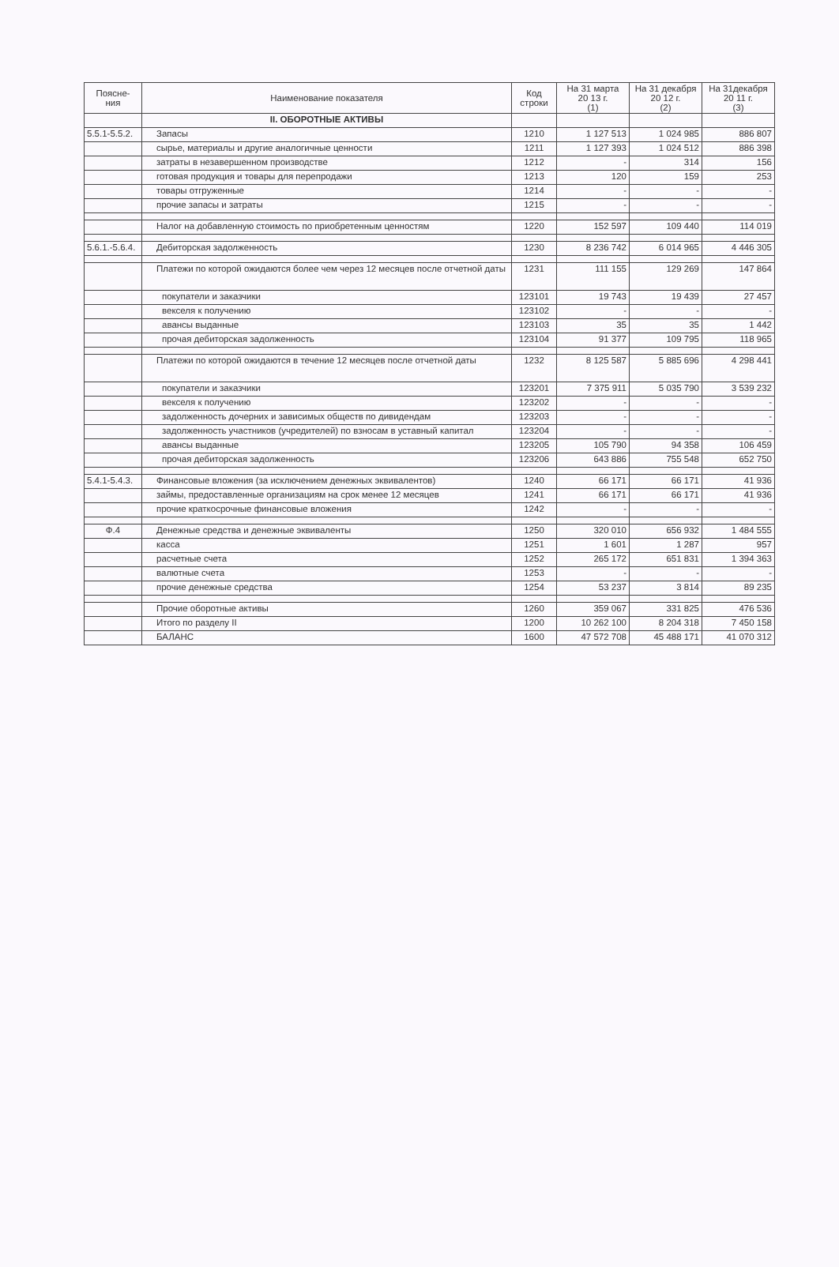| Поясне- ния | Наименование показателя | Код строки | На 31 марта 20 13 г. (1) | На 31 декабря 20 12 г. (2) | На 31декабря 20 11 г. (3) |
| --- | --- | --- | --- | --- | --- |
| | II. ОБОРОТНЫЕ АКТИВЫ | | | | |
| 5.5.1-5.5.2. | Запасы | 1210 | 1 127 513 | 1 024 985 | 886 807 |
| | сырье, материалы и другие аналогичные ценности | 1211 | 1 127 393 | 1 024 512 | 886 398 |
| | затраты в незавершенном производстве | 1212 | - | 314 | 156 |
| | готовая продукция и товары для перепродажи | 1213 | 120 | 159 | 253 |
| | товары отгруженные | 1214 | - | - | - |
| | прочие запасы и затраты | 1215 | - | - | - |
| | Налог на добавленную стоимость по приобретенным ценностям | 1220 | 152 597 | 109 440 | 114 019 |
| 5.6.1.-5.6.4. | Дебиторская задолженность | 1230 | 8 236 742 | 6 014 965 | 4 446 305 |
| | Платежи по которой ожидаются более чем через 12 месяцев после отчетной даты | 1231 | 111 155 | 129 269 | 147 864 |
| | покупатели и заказчики | 123101 | 19 743 | 19 439 | 27 457 |
| | векселя к получению | 123102 | - | - | - |
| | авансы выданные | 123103 | 35 | 35 | 1 442 |
| | прочая дебиторская задолженность | 123104 | 91 377 | 109 795 | 118 965 |
| | Платежи по которой ожидаются в течение 12 месяцев после отчетной даты | 1232 | 8 125 587 | 5 885 696 | 4 298 441 |
| | покупатели и заказчики | 123201 | 7 375 911 | 5 035 790 | 3 539 232 |
| | векселя к получению | 123202 | - | - | - |
| | задолженность дочерних и зависимых обществ по дивидендам | 123203 | - | - | - |
| | задолженность участников (учредителей) по взносам в уставный капитал | 123204 | - | - | - |
| | авансы выданные | 123205 | 105 790 | 94 358 | 106 459 |
| | прочая дебиторская задолженность | 123206 | 643 886 | 755 548 | 652 750 |
| 5.4.1-5.4.3. | Финансовые вложения (за исключением денежных эквивалентов) | 1240 | 66 171 | 66 171 | 41 936 |
| | займы, предоставленные организациям на срок менее 12 месяцев | 1241 | 66 171 | 66 171 | 41 936 |
| | прочие краткосрочные финансовые вложения | 1242 | - | - | - |
| Ф.4 | Денежные средства и денежные эквиваленты | 1250 | 320 010 | 656 932 | 1 484 555 |
| | касса | 1251 | 1 601 | 1 287 | 957 |
| | расчетные счета | 1252 | 265 172 | 651 831 | 1 394 363 |
| | валютные счета | 1253 | - | - | - |
| | прочие денежные средства | 1254 | 53 237 | 3 814 | 89 235 |
| | Прочие оборотные активы | 1260 | 359 067 | 331 825 | 476 536 |
| | Итого по разделу II | 1200 | 10 262 100 | 8 204 318 | 7 450 158 |
| | БАЛАНС | 1600 | 47 572 708 | 45 488 171 | 41 070 312 |